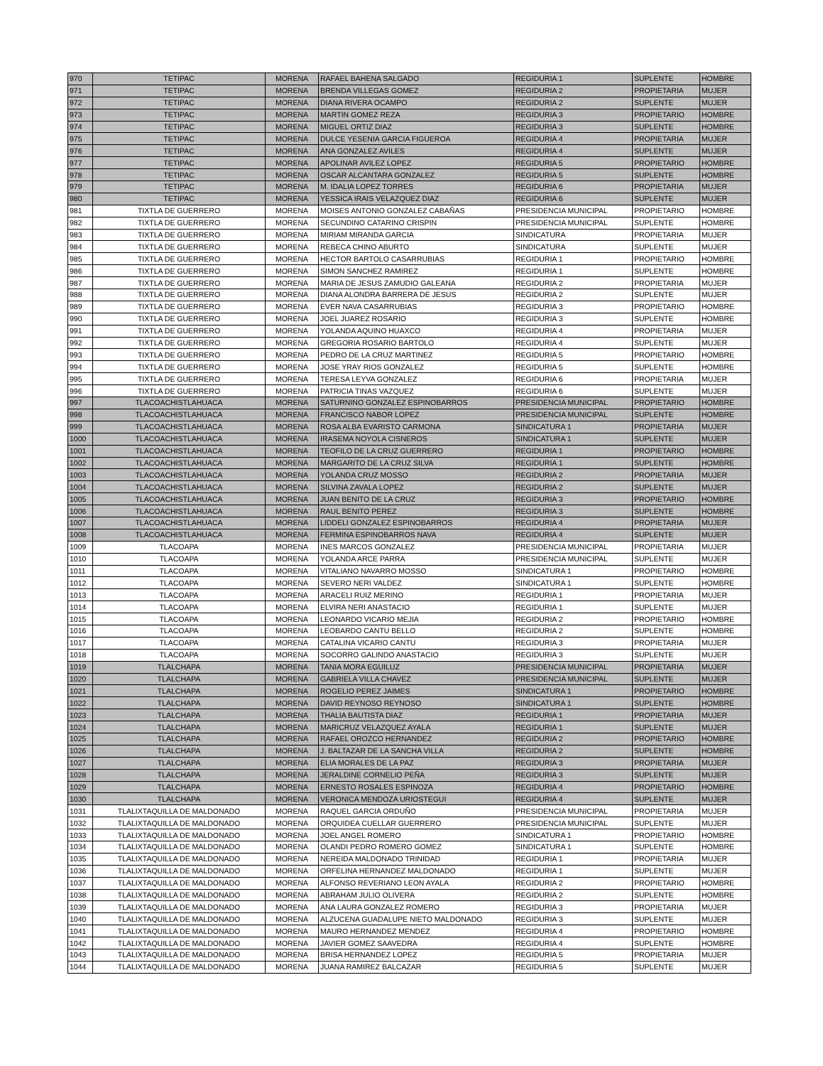| 970 | TETIPAC | MORENA | RAFAEL BAHENA SALGADO | REGIDURIA 1 | SUPLENTE | HOMBRE |
| 971 | TETIPAC | MORENA | BRENDA VILLEGAS GOMEZ | REGIDURIA 2 | PROPIETARIA | MUJER |
| 972 | TETIPAC | MORENA | DIANA RIVERA OCAMPO | REGIDURIA 2 | SUPLENTE | MUJER |
| 973 | TETIPAC | MORENA | MARTIN GOMEZ REZA | REGIDURIA 3 | PROPIETARIO | HOMBRE |
| 974 | TETIPAC | MORENA | MIGUEL ORTIZ DIAZ | REGIDURIA 3 | SUPLENTE | HOMBRE |
| 975 | TETIPAC | MORENA | DULCE YESENIA GARCIA FIGUEROA | REGIDURIA 4 | PROPIETARIA | MUJER |
| 976 | TETIPAC | MORENA | ANA GONZALEZ AVILES | REGIDURIA 4 | SUPLENTE | MUJER |
| 977 | TETIPAC | MORENA | APOLINAR AVILEZ LOPEZ | REGIDURIA 5 | PROPIETARIO | HOMBRE |
| 978 | TETIPAC | MORENA | OSCAR ALCANTARA GONZALEZ | REGIDURIA 5 | SUPLENTE | HOMBRE |
| 979 | TETIPAC | MORENA | M. IDALIA LOPEZ TORRES | REGIDURIA 6 | PROPIETARIA | MUJER |
| 980 | TETIPAC | MORENA | YESSICA IRAIS VELAZQUEZ DIAZ | REGIDURIA 6 | SUPLENTE | MUJER |
| 981 | TIXTLA DE GUERRERO | MORENA | MOISES ANTONIO GONZALEZ CABAÑAS | PRESIDENCIA MUNICIPAL | PROPIETARIO | HOMBRE |
| 982 | TIXTLA DE GUERRERO | MORENA | SECUNDINO CATARINO CRISPIN | PRESIDENCIA MUNICIPAL | SUPLENTE | HOMBRE |
| 983 | TIXTLA DE GUERRERO | MORENA | MIRIAM MIRANDA GARCIA | SINDICATURA | PROPIETARIA | MUJER |
| 984 | TIXTLA DE GUERRERO | MORENA | REBECA CHINO ABURTO | SINDICATURA | SUPLENTE | MUJER |
| 985 | TIXTLA DE GUERRERO | MORENA | HECTOR BARTOLO CASARRUBIAS | REGIDURIA 1 | PROPIETARIO | HOMBRE |
| 986 | TIXTLA DE GUERRERO | MORENA | SIMON SANCHEZ RAMIREZ | REGIDURIA 1 | SUPLENTE | HOMBRE |
| 987 | TIXTLA DE GUERRERO | MORENA | MARIA DE JESUS ZAMUDIO GALEANA | REGIDURIA 2 | PROPIETARIA | MUJER |
| 988 | TIXTLA DE GUERRERO | MORENA | DIANA ALONDRA BARRERA DE JESUS | REGIDURIA 2 | SUPLENTE | MUJER |
| 989 | TIXTLA DE GUERRERO | MORENA | EVER NAVA CASARRUBIAS | REGIDURIA 3 | PROPIETARIO | HOMBRE |
| 990 | TIXTLA DE GUERRERO | MORENA | JOEL JUAREZ ROSARIO | REGIDURIA 3 | SUPLENTE | HOMBRE |
| 991 | TIXTLA DE GUERRERO | MORENA | YOLANDA AQUINO HUAXCO | REGIDURIA 4 | PROPIETARIA | MUJER |
| 992 | TIXTLA DE GUERRERO | MORENA | GREGORIA ROSARIO BARTOLO | REGIDURIA 4 | SUPLENTE | MUJER |
| 993 | TIXTLA DE GUERRERO | MORENA | PEDRO DE LA CRUZ MARTINEZ | REGIDURIA 5 | PROPIETARIO | HOMBRE |
| 994 | TIXTLA DE GUERRERO | MORENA | JOSE YRAY RIOS GONZALEZ | REGIDURIA 5 | SUPLENTE | HOMBRE |
| 995 | TIXTLA DE GUERRERO | MORENA | TERESA LEYVA GONZALEZ | REGIDURIA 6 | PROPIETARIA | MUJER |
| 996 | TIXTLA DE GUERRERO | MORENA | PATRICIA TINAS VAZQUEZ | REGIDURIA 6 | SUPLENTE | MUJER |
| 997 | TLACOACHISTLAHUACA | MORENA | SATURNINO GONZALEZ ESPINOBARROS | PRESIDENCIA MUNICIPAL | PROPIETARIO | HOMBRE |
| 998 | TLACOACHISTLAHUACA | MORENA | FRANCISCO NABOR LOPEZ | PRESIDENCIA MUNICIPAL | SUPLENTE | HOMBRE |
| 999 | TLACOACHISTLAHUACA | MORENA | ROSA ALBA EVARISTO CARMONA | SINDICATURA 1 | PROPIETARIA | MUJER |
| 1000 | TLACOACHISTLAHUACA | MORENA | IRASEMA NOYOLA CISNEROS | SINDICATURA 1 | SUPLENTE | MUJER |
| 1001 | TLACOACHISTLAHUACA | MORENA | TEOFILO DE LA CRUZ GUERRERO | REGIDURIA 1 | PROPIETARIO | HOMBRE |
| 1002 | TLACOACHISTLAHUACA | MORENA | MARGARITO DE LA CRUZ SILVA | REGIDURIA 1 | SUPLENTE | HOMBRE |
| 1003 | TLACOACHISTLAHUACA | MORENA | YOLANDA CRUZ MOSSO | REGIDURIA 2 | PROPIETARIA | MUJER |
| 1004 | TLACOACHISTLAHUACA | MORENA | SILVINA ZAVALA LOPEZ | REGIDURIA 2 | SUPLENTE | MUJER |
| 1005 | TLACOACHISTLAHUACA | MORENA | JUAN BENITO DE LA CRUZ | REGIDURIA 3 | PROPIETARIO | HOMBRE |
| 1006 | TLACOACHISTLAHUACA | MORENA | RAUL BENITO PEREZ | REGIDURIA 3 | SUPLENTE | HOMBRE |
| 1007 | TLACOACHISTLAHUACA | MORENA | LIDDELI GONZALEZ ESPINOBARROS | REGIDURIA 4 | PROPIETARIA | MUJER |
| 1008 | TLACOACHISTLAHUACA | MORENA | FERMINA ESPINOBARROS NAVA | REGIDURIA 4 | SUPLENTE | MUJER |
| 1009 | TLACOAPA | MORENA | INES MARCOS GONZALEZ | PRESIDENCIA MUNICIPAL | PROPIETARIA | MUJER |
| 1010 | TLACOAPA | MORENA | YOLANDA ARCE PARRA | PRESIDENCIA MUNICIPAL | SUPLENTE | MUJER |
| 1011 | TLACOAPA | MORENA | VITALIANO NAVARRO MOSSO | SINDICATURA 1 | PROPIETARIO | HOMBRE |
| 1012 | TLACOAPA | MORENA | SEVERO NERI VALDEZ | SINDICATURA 1 | SUPLENTE | HOMBRE |
| 1013 | TLACOAPA | MORENA | ARACELI RUIZ MERINO | REGIDURIA 1 | PROPIETARIA | MUJER |
| 1014 | TLACOAPA | MORENA | ELVIRA NERI ANASTACIO | REGIDURIA 1 | SUPLENTE | MUJER |
| 1015 | TLACOAPA | MORENA | LEONARDO VICARIO MEJIA | REGIDURIA 2 | PROPIETARIO | HOMBRE |
| 1016 | TLACOAPA | MORENA | LEOBARDO CANTU BELLO | REGIDURIA 2 | SUPLENTE | HOMBRE |
| 1017 | TLACOAPA | MORENA | CATALINA VICARIO CANTU | REGIDURIA 3 | PROPIETARIA | MUJER |
| 1018 | TLACOAPA | MORENA | SOCORRO GALINDO ANASTACIO | REGIDURIA 3 | SUPLENTE | MUJER |
| 1019 | TLALCHAPA | MORENA | TANIA MORA EGUILUZ | PRESIDENCIA MUNICIPAL | PROPIETARIA | MUJER |
| 1020 | TLALCHAPA | MORENA | GABRIELA VILLA CHAVEZ | PRESIDENCIA MUNICIPAL | SUPLENTE | MUJER |
| 1021 | TLALCHAPA | MORENA | ROGELIO PEREZ JAIMES | SINDICATURA 1 | PROPIETARIO | HOMBRE |
| 1022 | TLALCHAPA | MORENA | DAVID REYNOSO REYNOSO | SINDICATURA 1 | SUPLENTE | HOMBRE |
| 1023 | TLALCHAPA | MORENA | THALIA BAUTISTA DIAZ | REGIDURIA 1 | PROPIETARIA | MUJER |
| 1024 | TLALCHAPA | MORENA | MARICRUZ VELAZQUEZ AYALA | REGIDURIA 1 | SUPLENTE | MUJER |
| 1025 | TLALCHAPA | MORENA | RAFAEL OROZCO HERNANDEZ | REGIDURIA 2 | PROPIETARIO | HOMBRE |
| 1026 | TLALCHAPA | MORENA | J. BALTAZAR DE LA SANCHA VILLA | REGIDURIA 2 | SUPLENTE | HOMBRE |
| 1027 | TLALCHAPA | MORENA | ELIA MORALES DE LA PAZ | REGIDURIA 3 | PROPIETARIA | MUJER |
| 1028 | TLALCHAPA | MORENA | JERALDINE CORNELIO PEÑA | REGIDURIA 3 | SUPLENTE | MUJER |
| 1029 | TLALCHAPA | MORENA | ERNESTO ROSALES ESPINOZA | REGIDURIA 4 | PROPIETARIO | HOMBRE |
| 1030 | TLALCHAPA | MORENA | VERONICA MENDOZA URIOSTEGUI | REGIDURIA 4 | SUPLENTE | MUJER |
| 1031 | TLALIXTAQUILLA DE MALDONADO | MORENA | RAQUEL GARCIA ORDUÑO | PRESIDENCIA MUNICIPAL | PROPIETARIA | MUJER |
| 1032 | TLALIXTAQUILLA DE MALDONADO | MORENA | ORQUIDEA CUELLAR GUERRERO | PRESIDENCIA MUNICIPAL | SUPLENTE | MUJER |
| 1033 | TLALIXTAQUILLA DE MALDONADO | MORENA | JOEL ANGEL ROMERO | SINDICATURA 1 | PROPIETARIO | HOMBRE |
| 1034 | TLALIXTAQUILLA DE MALDONADO | MORENA | OLANDI PEDRO ROMERO GOMEZ | SINDICATURA 1 | SUPLENTE | HOMBRE |
| 1035 | TLALIXTAQUILLA DE MALDONADO | MORENA | NEREIDA MALDONADO TRINIDAD | REGIDURIA 1 | PROPIETARIA | MUJER |
| 1036 | TLALIXTAQUILLA DE MALDONADO | MORENA | ORFELINA HERNANDEZ MALDONADO | REGIDURIA 1 | SUPLENTE | MUJER |
| 1037 | TLALIXTAQUILLA DE MALDONADO | MORENA | ALFONSO REVERIANO LEON AYALA | REGIDURIA 2 | PROPIETARIO | HOMBRE |
| 1038 | TLALIXTAQUILLA DE MALDONADO | MORENA | ABRAHAM JULIO OLIVERA | REGIDURIA 2 | SUPLENTE | HOMBRE |
| 1039 | TLALIXTAQUILLA DE MALDONADO | MORENA | ANA LAURA GONZALEZ ROMERO | REGIDURIA 3 | PROPIETARIA | MUJER |
| 1040 | TLALIXTAQUILLA DE MALDONADO | MORENA | ALZUCENA GUADALUPE NIETO MALDONADO | REGIDURIA 3 | SUPLENTE | MUJER |
| 1041 | TLALIXTAQUILLA DE MALDONADO | MORENA | MAURO HERNANDEZ MENDEZ | REGIDURIA 4 | PROPIETARIO | HOMBRE |
| 1042 | TLALIXTAQUILLA DE MALDONADO | MORENA | JAVIER GOMEZ SAAVEDRA | REGIDURIA 4 | SUPLENTE | HOMBRE |
| 1043 | TLALIXTAQUILLA DE MALDONADO | MORENA | BRISA HERNANDEZ LOPEZ | REGIDURIA 5 | PROPIETARIA | MUJER |
| 1044 | TLALIXTAQUILLA DE MALDONADO | MORENA | JUANA RAMIREZ BALCAZAR | REGIDURIA 5 | SUPLENTE | MUJER |